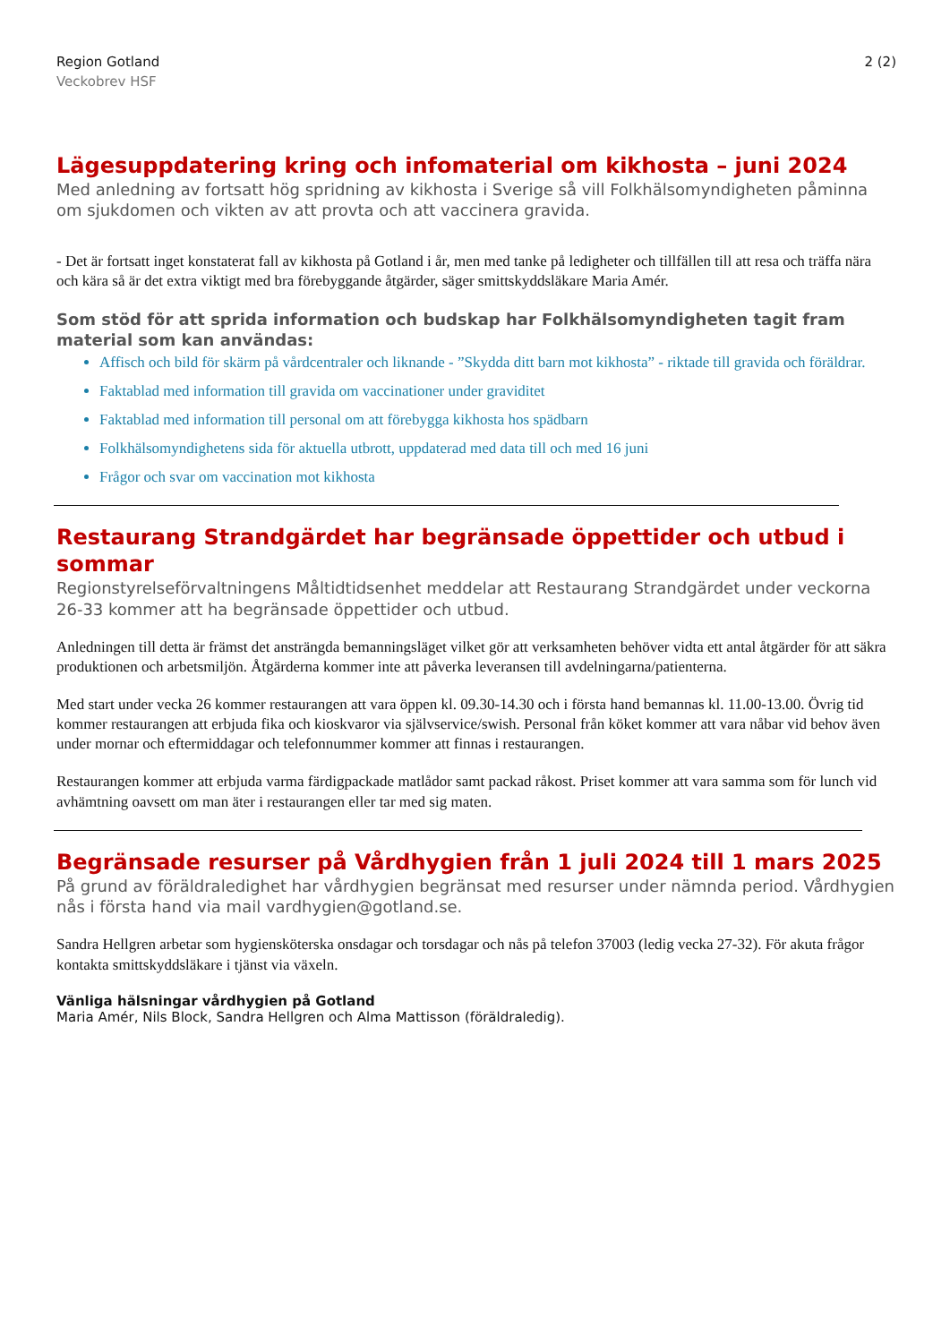Region Gotland
Veckobrev HSF
2 (2)
Lägesuppdatering kring och infomaterial om kikhosta – juni 2024
Med anledning av fortsatt hög spridning av kikhosta i Sverige så vill Folkhälsomyndigheten påminna om sjukdomen och vikten av att provta och att vaccinera gravida.
- Det är fortsatt inget konstaterat fall av kikhosta på Gotland i år, men med tanke på ledigheter och tillfällen till att resa och träffa nära och kära så är det extra viktigt med bra förebyggande åtgärder, säger smittskyddsläkare Maria Amér.
Som stöd för att sprida information och budskap har Folkhälsomyndigheten tagit fram material som kan användas:
Affisch och bild för skärm på vårdcentraler och liknande - ”Skydda ditt barn mot kikhosta” - riktade till gravida och föräldrar.
Faktablad med information till gravida om vaccinationer under graviditet
Faktablad med information till personal om att förebygga kikhosta hos spädbarn
Folkhälsomyndighetens sida för aktuella utbrott, uppdaterad med data till och med 16 juni
Frågor och svar om vaccination mot kikhosta
Restaurang Strandgärdet har begränsade öppettider och utbud i sommar
Regionstyrelseförvaltningens Måltidtidsenhet meddelar att Restaurang Strandgärdet under veckorna 26-33 kommer att ha begränsade öppettider och utbud.
Anledningen till detta är främst det ansträngda bemanningsläget vilket gör att verksamheten behöver vidta ett antal åtgärder för att säkra produktionen och arbetsmiljön. Åtgärderna kommer inte att påverka leveransen till avdelningarna/patienterna.
Med start under vecka 26 kommer restaurangen att vara öppen kl. 09.30-14.30 och i första hand bemannas kl. 11.00-13.00. Övrig tid kommer restaurangen att erbjuda fika och kioskvaror via självservice/swish. Personal från köket kommer att vara nåbar vid behov även under mornar och eftermiddagar och telefonnummer kommer att finnas i restaurangen.
Restaurangen kommer att erbjuda varma färdigpackade matlådor samt packad råkost. Priset kommer att vara samma som för lunch vid avhämtning oavsett om man äter i restaurangen eller tar med sig maten.
Begränsade resurser på Vårdhygien från 1 juli 2024 till 1 mars 2025
På grund av föräldraledighet har vårdhygien begränsat med resurser under nämnda period. Vårdhygien nås i första hand via mail vardhygien@gotland.se.
Sandra Hellgren arbetar som hygiensköterska onsdagar och torsdagar och nås på telefon 37003 (ledig vecka 27-32). För akuta frågor kontakta smittskyddsläkare i tjänst via växeln.
Vänliga hälsningar vårdhygien på Gotland
Maria Amér, Nils Block, Sandra Hellgren och Alma Mattisson (föräldraledig).